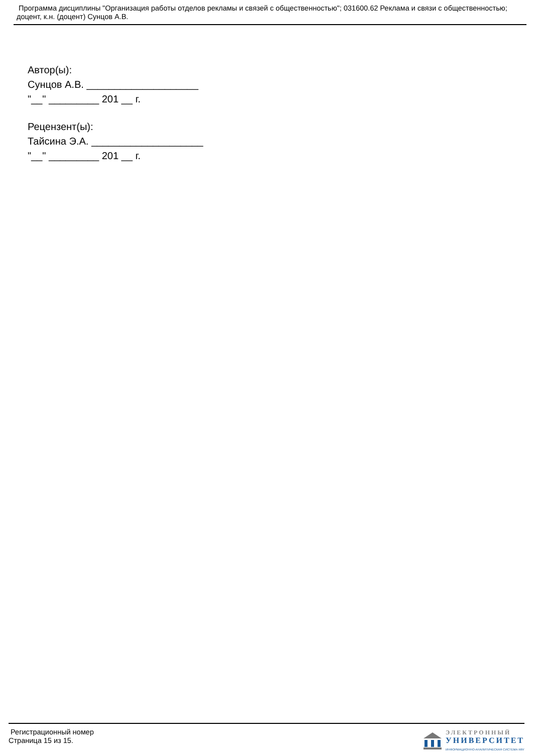Программа дисциплины "Организация работы отделов рекламы и связей с общественностью"; 031600.62 Реклама и связи с общественностью; доцент, к.н. (доцент) Сунцов А.В.
Автор(ы):
Сунцов А.В. ____________________
"__" _________ 201 __ г.
Рецензент(ы):
Тайсина Э.А. ____________________
"__" _________ 201 __ г.
Регистрационный номер
Страница 15 из 15.
ЭЛЕКТРОННЫЙ
УНИВЕРСИТЕТ
ИНФОРМАЦИОННО-АНАЛИТИЧЕСКАЯ СИСТЕМА КФУ